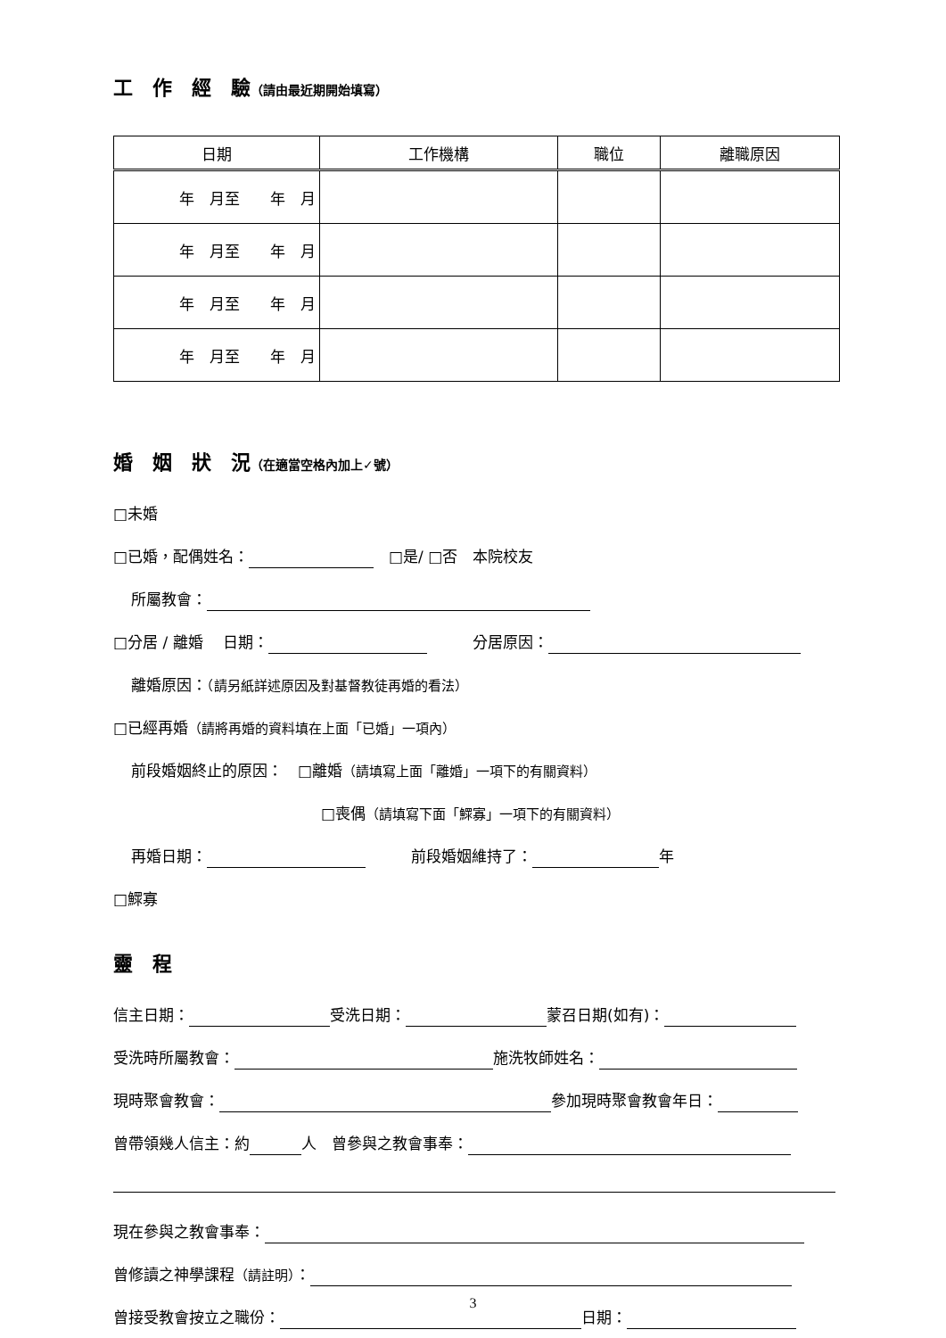工　作　經　驗（請由最近期開始填寫）
| 日期 | 工作機構 | 職位 | 離職原因 |
| --- | --- | --- | --- |
| 年 月至 年 月 | | | |
| 年 月至 年 月 | | | |
| 年 月至 年 月 | | | |
| 年 月至 年 月 | | | |
婚　姻　狀　況（在適當空格內加上✓號）
□未婚
□已婚，配偶姓名：　□是/ □否　本院校友
所屬教會：
□分居 / 離婚　 日期：　　　分居原因：
離婚原因：（請另紙詳述原因及對基督教徒再婚的看法）
□已經再婚（請將再婚的資料填在上面「已婚」一項內）
前段婚姻終止的原因：　□離婚（請填寫上面「離婚」一項下的有關資料）
□喪偶（請填寫下面「鰥寡」一項下的有關資料）
再婚日期：　　　前段婚姻維持了： 年
□鰥寡
靈　程
信主日期： 受洗日期： 蒙召日期(如有)：
受洗時所屬教會： 施洗牧師姓名：
現時聚會教會： 參加現時聚會教會年日：
曾帶領幾人信主：約 人　曾參與之教會事奉：
現在參與之教會事奉：
曾修讀之神學課程（請註明）：
曾接受教會按立之職份： 日期：
3